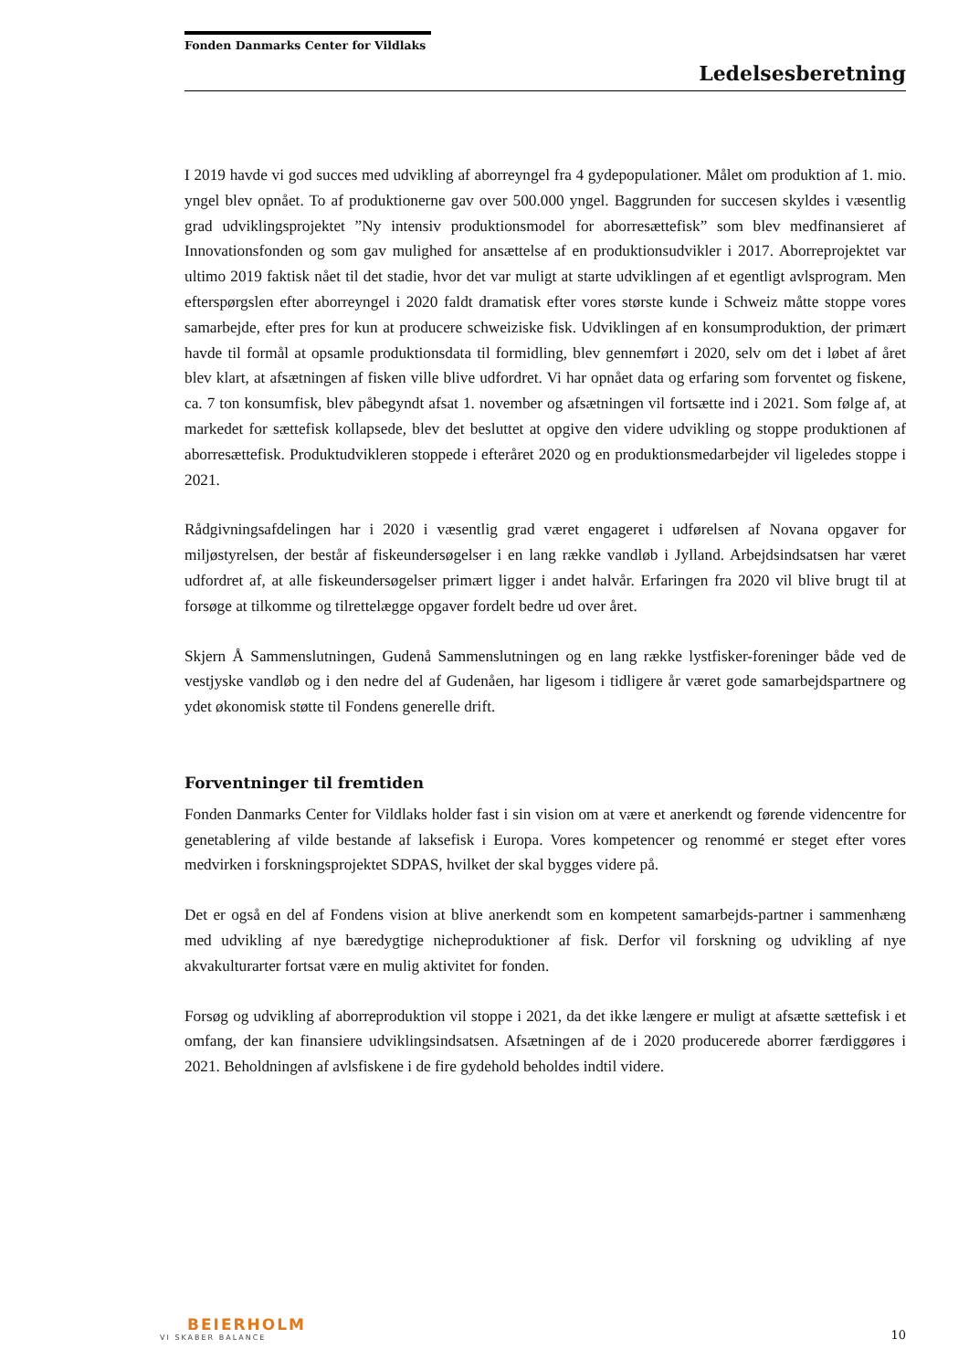Fonden Danmarks Center for Vildlaks
Ledelsesberetning
I 2019 havde vi god succes med udvikling af aborreyngel fra 4 gydepopulationer. Målet om produktion af 1. mio. yngel blev opnået. To af produktionerne gav over 500.000 yngel. Baggrunden for succesen skyldes i væsentlig grad udviklingsprojektet ”Ny intensiv produktionsmodel for aborresættefisk” som blev medfinansieret af Innovationsfonden og som gav mulighed for ansættelse af en produktionsudvikler i 2017. Aborreprojektet var ultimo 2019 faktisk nået til det stadie, hvor det var muligt at starte udviklingen af et egentligt avlsprogram. Men efterspørgslen efter aborreyngel i 2020 faldt dramatisk efter vores største kunde i Schweiz måtte stoppe vores samarbejde, efter pres for kun at producere schweiziske fisk. Udviklingen af en konsumproduktion, der primært havde til formål at opsamle produktionsdata til formidling, blev gennemført i 2020, selv om det i løbet af året blev klart, at afsætningen af fisken ville blive udfordret. Vi har opnået data og erfaring som forventet og fiskene, ca. 7 ton konsumfisk, blev påbegyndt afsat 1. november og afsætningen vil fortsætte ind i 2021. Som følge af, at markedet for sættefisk kollapsede, blev det besluttet at opgive den videre udvikling og stoppe produktionen af aborresættefisk. Produktudvikleren stoppede i efteråret 2020 og en produktionsmedarbejder vil ligeledes stoppe i 2021.
Rådgivningsafdelingen har i 2020 i væsentlig grad været engageret i udførelsen af Novana opgaver for miljøstyrelsen, der består af fiskeundersøgelser i en lang række vandløb i Jylland. Arbejdsindsatsen har været udfordret af, at alle fiskeundersøgelser primært ligger i andet halvår. Erfaringen fra 2020 vil blive brugt til at forsøge at tilkomme og tilrettelægge opgaver fordelt bedre ud over året.
Skjern Å Sammenslutningen, Gudenå Sammenslutningen og en lang række lystfisker-foreninger både ved de vestjyske vandløb og i den nedre del af Gudenåen, har ligesom i tidligere år været gode samarbejdspartnere og ydet økonomisk støtte til Fondens generelle drift.
Forventninger til fremtiden
Fonden Danmarks Center for Vildlaks holder fast i sin vision om at være et anerkendt og førende videncentre for genetablering af vilde bestande af laksefisk i Europa. Vores kompetencer og renommé er steget efter vores medvirken i forskningsprojektet SDPAS, hvilket der skal bygges videre på.
Det er også en del af Fondens vision at blive anerkendt som en kompetent samarbejds-partner i sammenhæng med udvikling af nye bæredygtige nicheproduktioner af fisk. Derfor vil forskning og udvikling af nye akvakulturarter fortsat være en mulig aktivitet for fonden.
Forsøg og udvikling af aborreproduktion vil stoppe i 2021, da det ikke længere er muligt at afsætte sættefisk i et omfang, der kan finansiere udviklingsindsatsen. Afsætningen af de i 2020 producerede aborrer færdiggøres i 2021. Beholdningen af avlsfiskene i de fire gydehold beholdes indtil videre.
BEIERHOLM
VI SKABER BALANCE
10